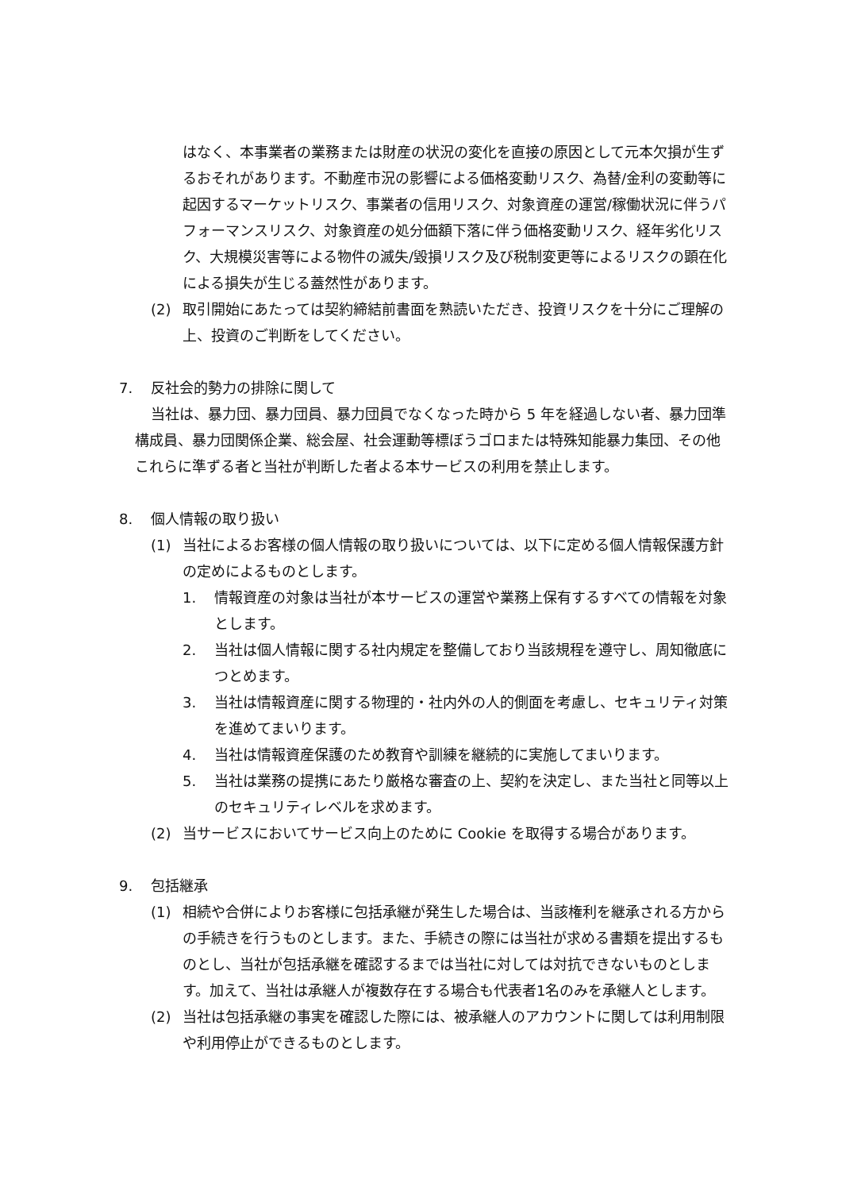はなく、本事業者の業務または財産の状況の変化を直接の原因として元本欠損が生ずるおそれがあります。不動産市況の影響による価格変動リスク、為替/金利の変動等に起因するマーケットリスク、事業者の信用リスク、対象資産の運営/稼働状況に伴うパフォーマンスリスク、対象資産の処分価額下落に伴う価格変動リスク、経年劣化リスク、大規模災害等による物件の滅失/毀損リスク及び税制変更等によるリスクの顕在化による損失が生じる蓋然性があります。
(2) 取引開始にあたっては契約締結前書面を熟読いただき、投資リスクを十分にご理解の上、投資のご判断をしてください。
7. 反社会的勢力の排除に関して
当社は、暴力団、暴力団員、暴力団員でなくなった時から 5 年を経過しない者、暴力団準構成員、暴力団関係企業、総会屋、社会運動等標ぼうゴロまたは特殊知能暴力集団、その他これらに準ずる者と当社が判断した者よる本サービスの利用を禁止します。
8. 個人情報の取り扱い
(1) 当社によるお客様の個人情報の取り扱いについては、以下に定める個人情報保護方針の定めによるものとします。
1. 情報資産の対象は当社が本サービスの運営や業務上保有するすべての情報を対象とします。
2. 当社は個人情報に関する社内規定を整備しており当該規程を遵守し、周知徹底につとめます。
3. 当社は情報資産に関する物理的・社内外の人的側面を考慮し、セキュリティ対策を進めてまいります。
4. 当社は情報資産保護のため教育や訓練を継続的に実施してまいります。
5. 当社は業務の提携にあたり厳格な審査の上、契約を決定し、また当社と同等以上のセキュリティレベルを求めます。
(2) 当サービスにおいてサービス向上のために Cookie を取得する場合があります。
9. 包括継承
(1) 相続や合併によりお客様に包括承継が発生した場合は、当該権利を継承される方からの手続きを行うものとします。また、手続きの際には当社が求める書類を提出するものとし、当社が包括承継を確認するまでは当社に対しては対抗できないものとします。加えて、当社は承継人が複数存在する場合も代表者1名のみを承継人とします。
(2) 当社は包括承継の事実を確認した際には、被承継人のアカウントに関しては利用制限や利用停止ができるものとします。